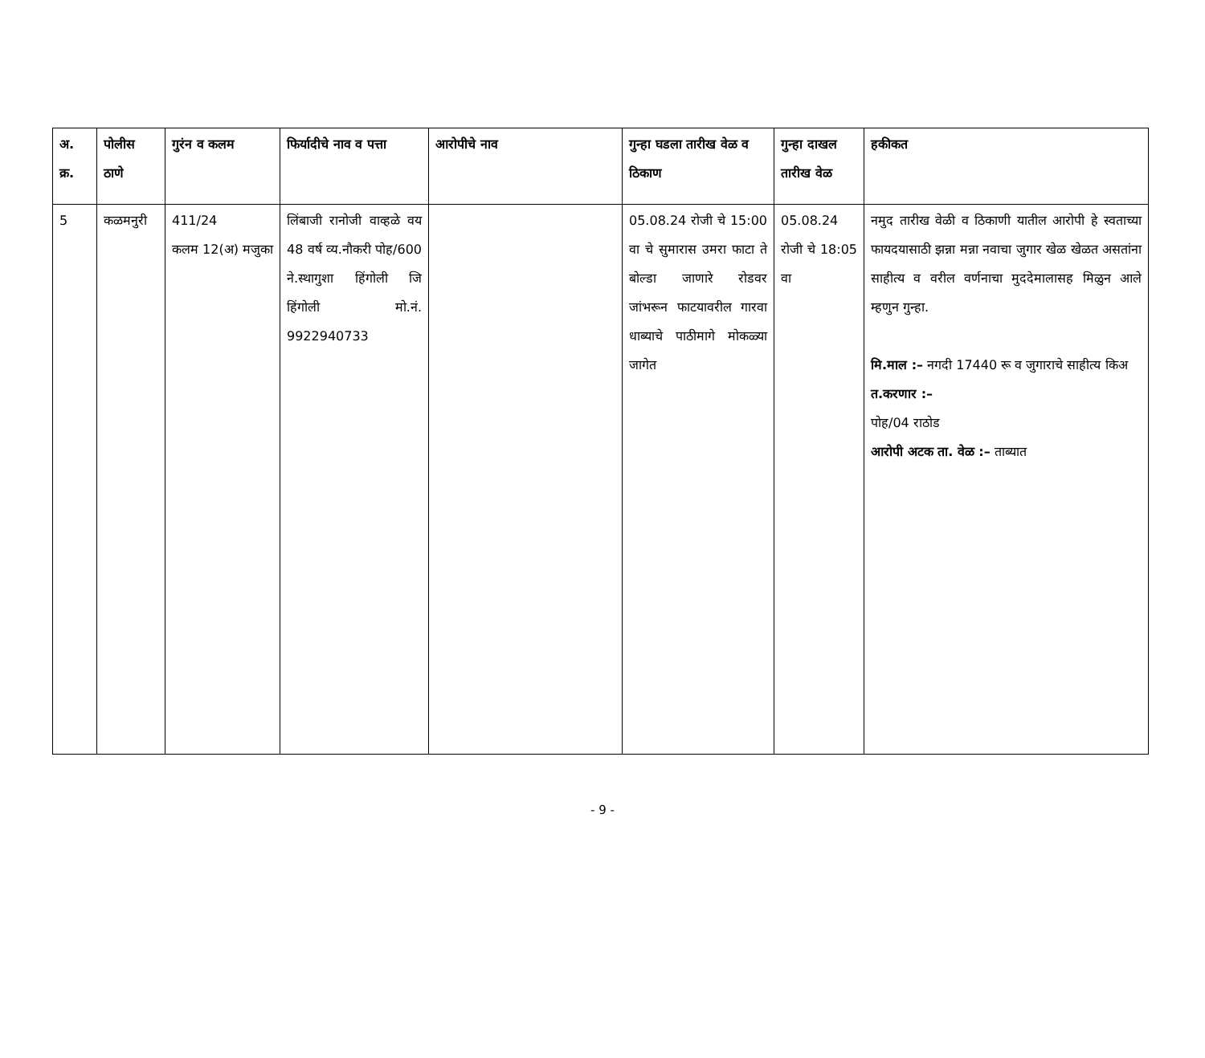| अ. क्र. | पोलीस ठाणे | गुरंन व कलम | फिर्यादीचे नाव व पत्ता | आरोपीचे नाव | गुन्हा घडला तारीख वेळ व ठिकाण | गुन्हा दाखल तारीख वेळ | हकीकत |
| --- | --- | --- | --- | --- | --- | --- | --- |
| 5 | कळमनुरी | 411/24 कलम 12(अ) मजुका | लिंबाजी रानोजी वाव्हळे वय 48 वर्ष व्य.नौकरी पोह/600 ने.स्थागुशा हिंगोली जि हिंगोली मो.नं. 9922940733 | | 05.08.24 रोजी चे 15:00 वा चे सुमारास उमरा फाटा ते बोल्डा जाणारे रोडवर जांभरून फाटयावरील गारवा धाब्याचे पाठीमागे मोकळ्या जागेत | 05.08.24 रोजी चे 18:05 वा | नमुद तारीख वेळी व ठिकाणी यातील आरोपी हे स्वताच्या फायदयासाठी झन्ना मन्ना नवाचा जुगार खेळ खेळत असतांना साहीत्य व वरील वर्णनाचा मुददेमालासह मिळुन आले म्हणुन गुन्हा. मि.माल :– नगदी 17440 रू व जुगाराचे साहीत्य किअ त.करणार :– पोह/04 राठोड आरोपी अटक ता. वेळ :– ताब्यात |
- 9 -